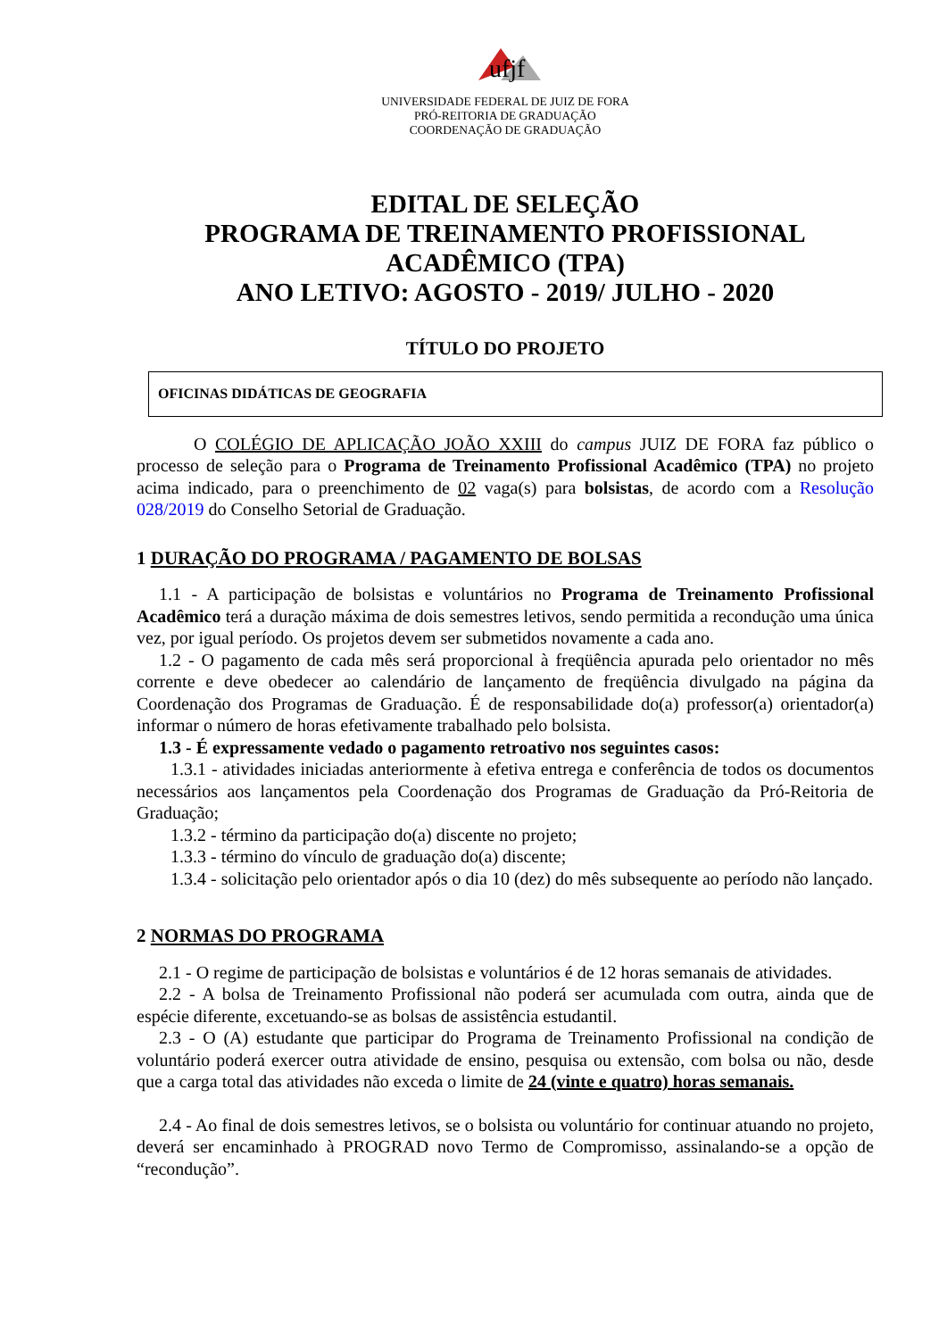ufjf
UNIVERSIDADE FEDERAL DE JUIZ DE FORA
PRÓ-REITORIA DE GRADUAÇÃO
COORDENAÇÃO DE GRADUAÇÃO
EDITAL DE SELEÇÃO
PROGRAMA DE TREINAMENTO PROFISSIONAL ACADÊMICO (TPA)
ANO LETIVO: AGOSTO - 2019/ JULHO - 2020
TÍTULO DO PROJETO
OFICINAS DIDÁTICAS DE GEOGRAFIA
O COLÉGIO DE APLICAÇÃO JOÃO XXIII do campus JUIZ DE FORA faz público o processo de seleção para o Programa de Treinamento Profissional Acadêmico (TPA) no projeto acima indicado, para o preenchimento de 02 vaga(s) para bolsistas, de acordo com a Resolução 028/2019 do Conselho Setorial de Graduação.
1 DURAÇÃO DO PROGRAMA / PAGAMENTO DE BOLSAS
1.1 - A participação de bolsistas e voluntários no Programa de Treinamento Profissional Acadêmico terá a duração máxima de dois semestres letivos, sendo permitida a recondução uma única vez, por igual período. Os projetos devem ser submetidos novamente a cada ano.
1.2 - O pagamento de cada mês será proporcional à freqüência apurada pelo orientador no mês corrente e deve obedecer ao calendário de lançamento de freqüência divulgado na página da Coordenação dos Programas de Graduação. É de responsabilidade do(a) professor(a) orientador(a) informar o número de horas efetivamente trabalhado pelo bolsista.
1.3 - É expressamente vedado o pagamento retroativo nos seguintes casos:
1.3.1 - atividades iniciadas anteriormente à efetiva entrega e conferência de todos os documentos necessários aos lançamentos pela Coordenação dos Programas de Graduação da Pró-Reitoria de Graduação;
1.3.2 - término da participação do(a) discente no projeto;
1.3.3 - término do vínculo de graduação do(a) discente;
1.3.4 - solicitação pelo orientador após o dia 10 (dez) do mês subsequente ao período não lançado.
2 NORMAS DO PROGRAMA
2.1 - O regime de participação de bolsistas e voluntários é de 12 horas semanais de atividades.
2.2 - A bolsa de Treinamento Profissional não poderá ser acumulada com outra, ainda que de espécie diferente, excetuando-se as bolsas de assistência estudantil.
2.3 - O (A) estudante que participar do Programa de Treinamento Profissional na condição de voluntário poderá exercer outra atividade de ensino, pesquisa ou extensão, com bolsa ou não, desde que a carga total das atividades não exceda o limite de 24 (vinte e quatro) horas semanais.
2.4 - Ao final de dois semestres letivos, se o bolsista ou voluntário for continuar atuando no projeto, deverá ser encaminhado à PROGRAD novo Termo de Compromisso, assinalando-se a opção de “recondução”.